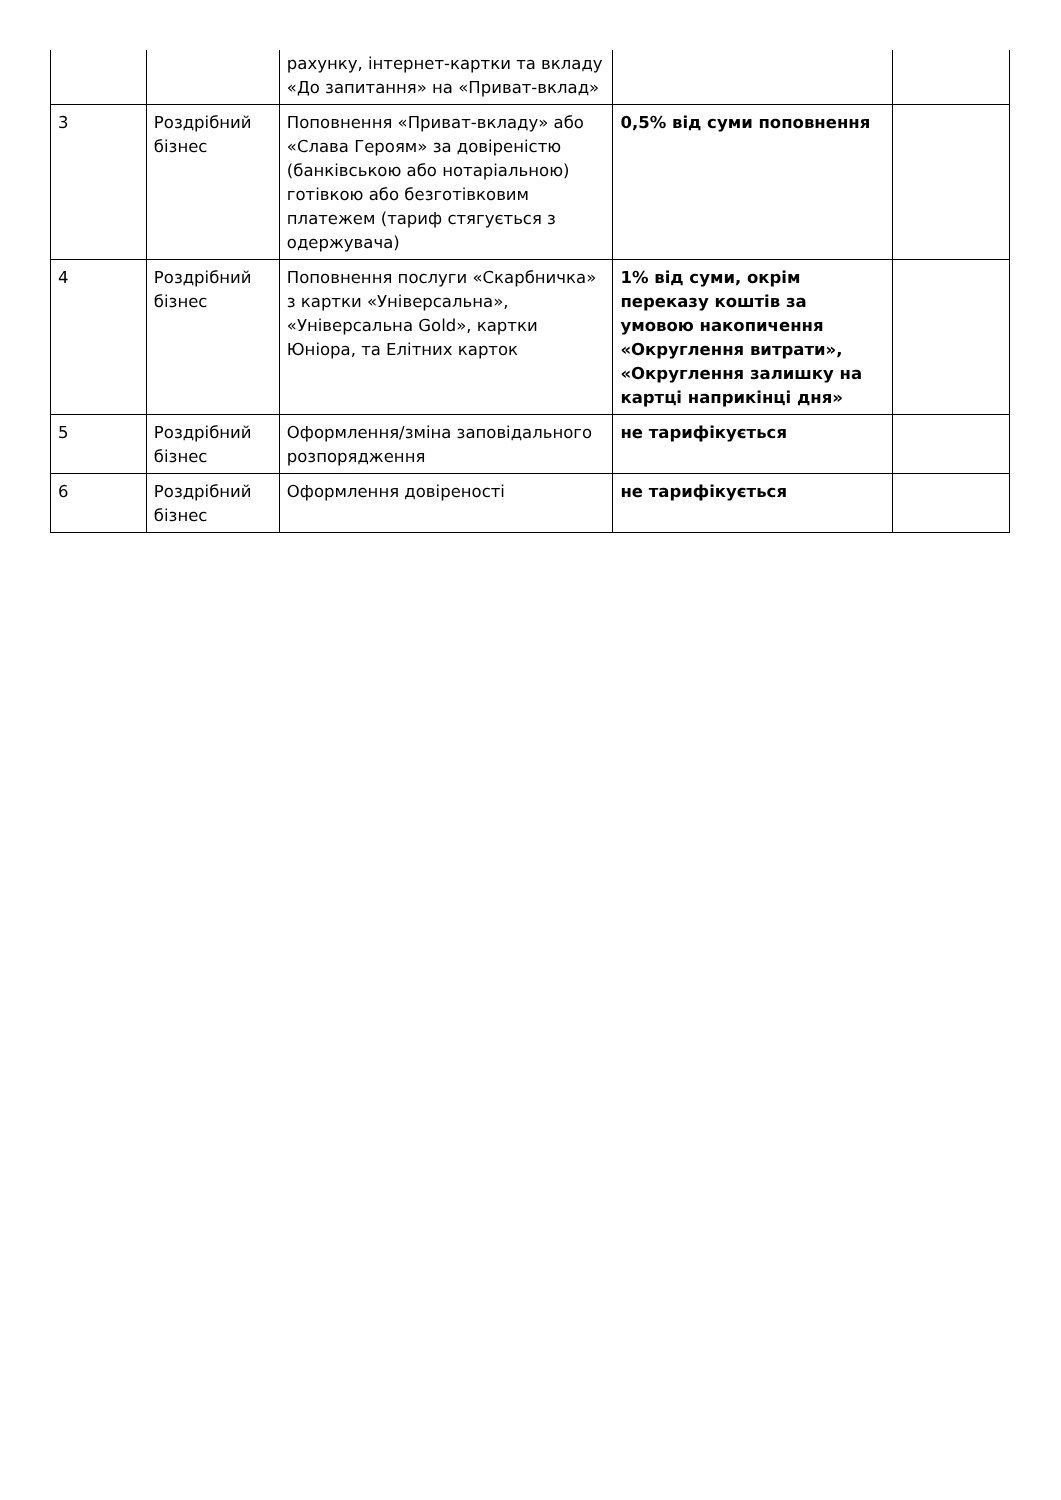| | | рахунку, інтернет-картки та вкладу «До запитання» на «Приват-вклад» | | |
| 3 | Роздрібний бізнес | Поповнення «Приват-вкладу» або «Слава Героям» за довіреністю (банківською або нотаріальною) готівкою або безготівковим платежем (тариф стягується з одержувача) | 0,5% від суми поповнення | |
| 4 | Роздрібний бізнес | Поповнення послуги «Скарбничка» з картки «Універсальна», «Універсальна Gold», картки Юніора, та Елітних карток | 1% від суми, окрім переказу коштів за умовою накопичення «Округлення витрати», «Округлення залишку на картці наприкінці дня» | |
| 5 | Роздрібний бізнес | Оформлення/зміна заповідального розпорядження | не тарифікується | |
| 6 | Роздрібний бізнес | Оформлення довіреності | не тарифікується | |